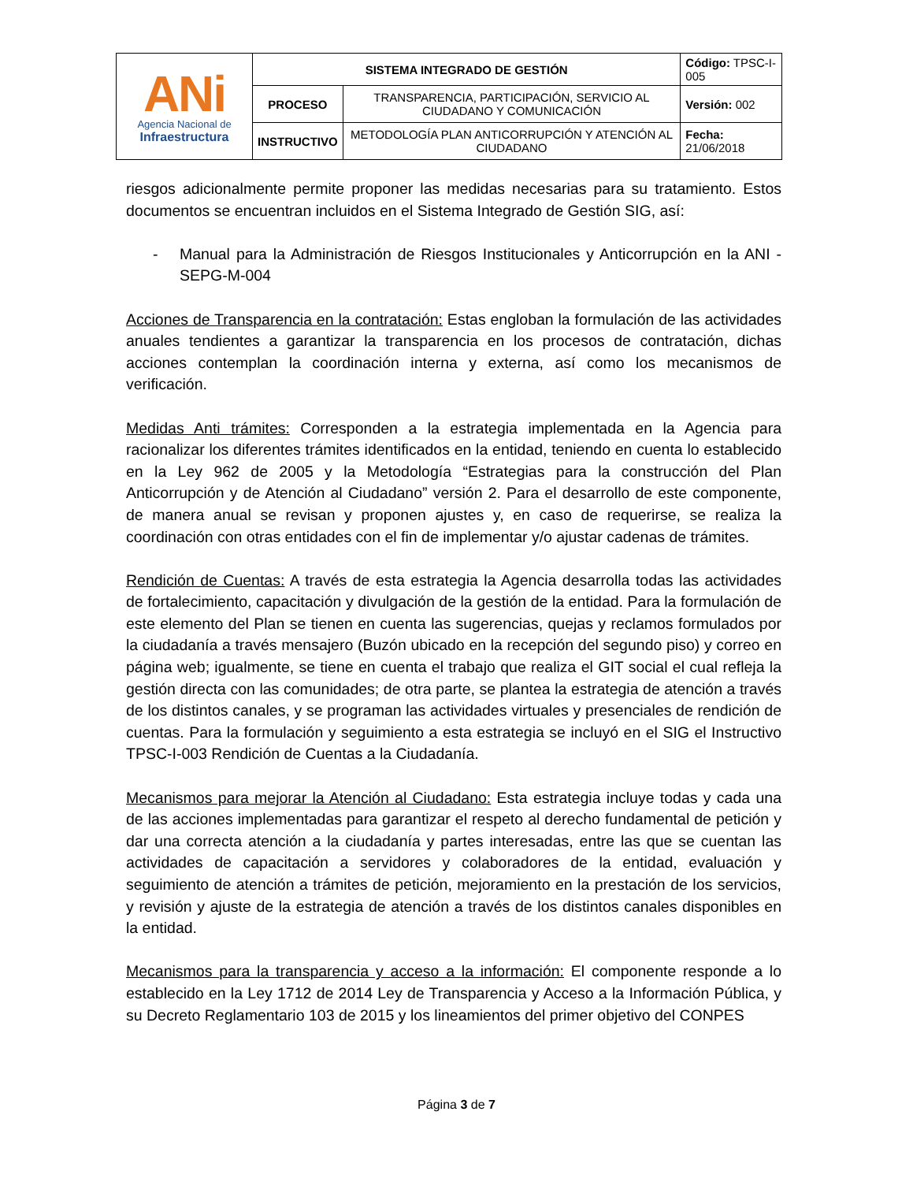| ANi Agencia Nacional de Infraestructura | SISTEMA INTEGRADO DE GESTIÓN | | Código: TPSC-I-005 |
| | PROCESO | TRANSPARENCIA, PARTICIPACIÓN, SERVICIO AL CIUDADANO Y COMUNICACIÓN | Versión: 002 |
| | INSTRUCTIVO | METODOLOGÍA PLAN ANTICORRUPCIÓN Y ATENCIÓN AL CIUDADANO | Fecha: 21/06/2018 |
riesgos adicionalmente permite proponer las medidas necesarias para su tratamiento. Estos documentos se encuentran incluidos en el Sistema Integrado de Gestión SIG, así:
- Manual para la Administración de Riesgos Institucionales y Anticorrupción en la ANI - SEPG-M-004
Acciones de Transparencia en la contratación: Estas engloban la formulación de las actividades anuales tendientes a garantizar la transparencia en los procesos de contratación, dichas acciones contemplan la coordinación interna y externa, así como los mecanismos de verificación.
Medidas Anti trámites: Corresponden a la estrategia implementada en la Agencia para racionalizar los diferentes trámites identificados en la entidad, teniendo en cuenta lo establecido en la Ley 962 de 2005 y la Metodología “Estrategias para la construcción del Plan Anticorrupción y de Atención al Ciudadano” versión 2. Para el desarrollo de este componente, de manera anual se revisan y proponen ajustes y, en caso de requerirse, se realiza la coordinación con otras entidades con el fin de implementar y/o ajustar cadenas de trámites.
Rendición de Cuentas: A través de esta estrategia la Agencia desarrolla todas las actividades de fortalecimiento, capacitación y divulgación de la gestión de la entidad. Para la formulación de este elemento del Plan se tienen en cuenta las sugerencias, quejas y reclamos formulados por la ciudadanía a través mensajero (Buzón ubicado en la recepción del segundo piso) y correo en página web; igualmente, se tiene en cuenta el trabajo que realiza el GIT social el cual refleja la gestión directa con las comunidades; de otra parte, se plantea la estrategia de atención a través de los distintos canales, y se programan las actividades virtuales y presenciales de rendición de cuentas. Para la formulación y seguimiento a esta estrategia se incluyó en el SIG el Instructivo TPSC-I-003 Rendición de Cuentas a la Ciudadanía.
Mecanismos para mejorar la Atención al Ciudadano: Esta estrategia incluye todas y cada una de las acciones implementadas para garantizar el respeto al derecho fundamental de petición y dar una correcta atención a la ciudadanía y partes interesadas, entre las que se cuentan las actividades de capacitación a servidores y colaboradores de la entidad, evaluación y seguimiento de atención a trámites de petición, mejoramiento en la prestación de los servicios, y revisión y ajuste de la estrategia de atención a través de los distintos canales disponibles en la entidad.
Mecanismos para la transparencia y acceso a la información: El componente responde a lo establecido en la Ley 1712 de 2014 Ley de Transparencia y Acceso a la Información Pública, y su Decreto Reglamentario 103 de 2015 y los lineamientos del primer objetivo del CONPES
Página 3 de 7